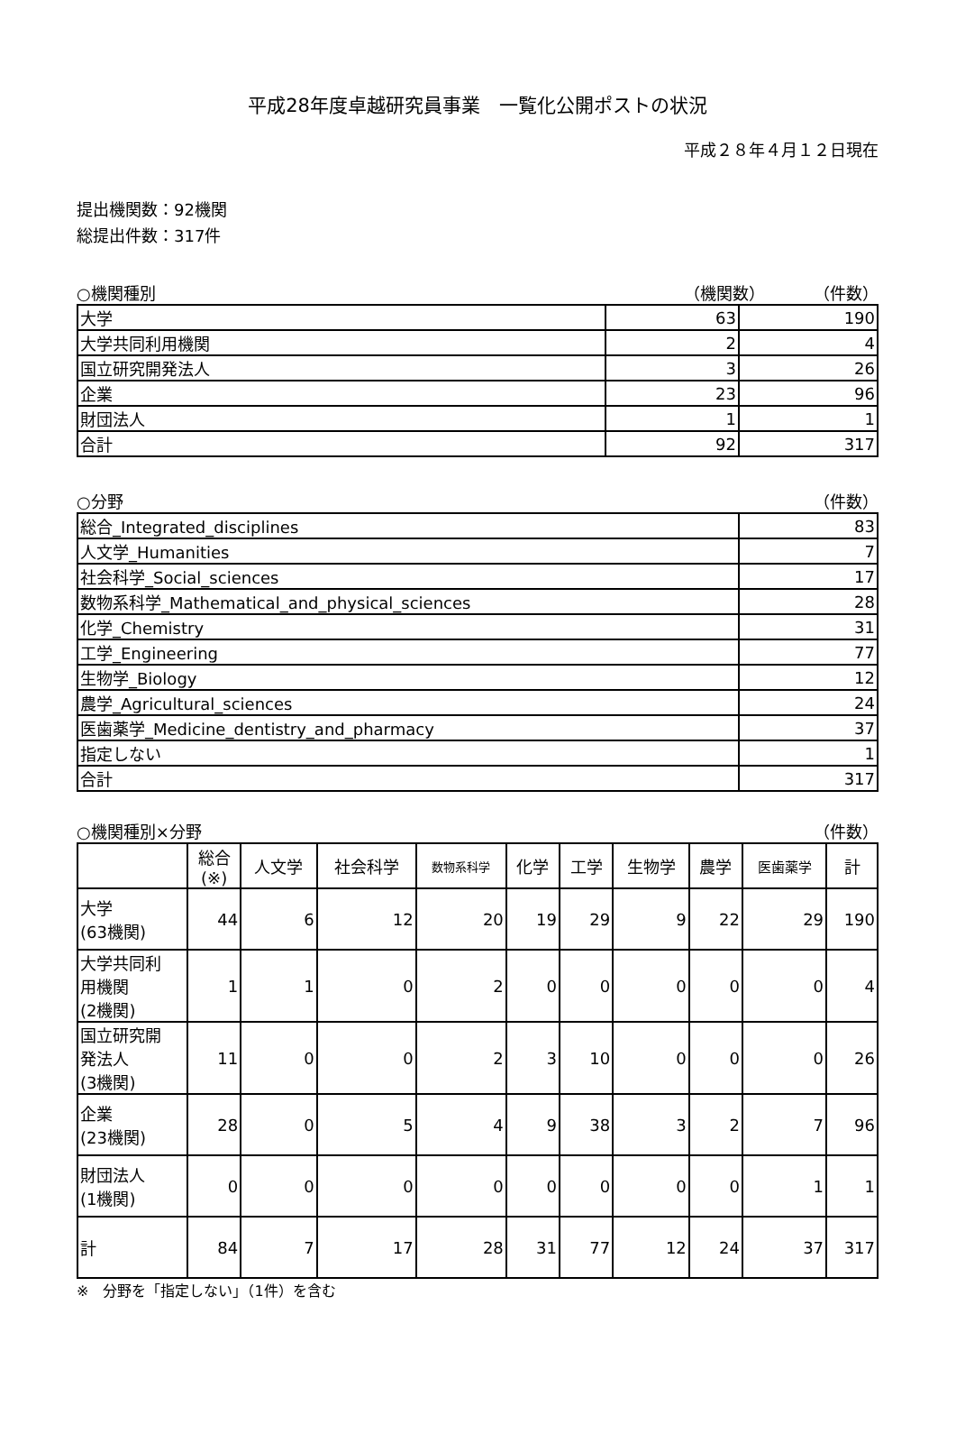平成28年度卓越研究員事業　一覧化公開ポストの状況
平成２８年４月１２日現在
提出機関数：92機関
総提出件数：317件
○機関種別 （機関数）　　　　（件数）
| 大学 | 63 | 190 |
| 大学共同利用機関 | 2 | 4 |
| 国立研究開発法人 | 3 | 26 |
| 企業 | 23 | 96 |
| 財団法人 | 1 | 1 |
| 合計 | 92 | 317 |
○分野 （件数）
| 総合_Integrated_disciplines | 83 |
| 人文学_Humanities | 7 |
| 社会科学_Social_sciences | 17 |
| 数物系科学_Mathematical_and_physical_sciences | 28 |
| 化学_Chemistry | 31 |
| 工学_Engineering | 77 |
| 生物学_Biology | 12 |
| 農学_Agricultural_sciences | 24 |
| 医歯薬学_Medicine_dentistry_and_pharmacy | 37 |
| 指定しない | 1 |
| 合計 | 317 |
○機関種別×分野 （件数）
| | 総合 (※) | 人文学 | 社会科学 | 数物系科学 | 化学 | 工学 | 生物学 | 農学 | 医歯薬学 | 計 |
| --- | --- | --- | --- | --- | --- | --- | --- | --- | --- | --- |
| 大学 (63機関) | 44 | 6 | 12 | 20 | 19 | 29 | 9 | 22 | 29 | 190 |
| 大学共同利 用機関 (2機関) | 1 | 1 | 0 | 2 | 0 | 0 | 0 | 0 | 0 | 4 |
| 国立研究開 発法人 (3機関) | 11 | 0 | 0 | 2 | 3 | 10 | 0 | 0 | 0 | 26 |
| 企業 (23機関) | 28 | 0 | 5 | 4 | 9 | 38 | 3 | 2 | 7 | 96 |
| 財団法人 (1機関) | 0 | 0 | 0 | 0 | 0 | 0 | 0 | 0 | 1 | 1 |
| 計 | 84 | 7 | 17 | 28 | 31 | 77 | 12 | 24 | 37 | 317 |
※　分野を「指定しない」（1件）を含む